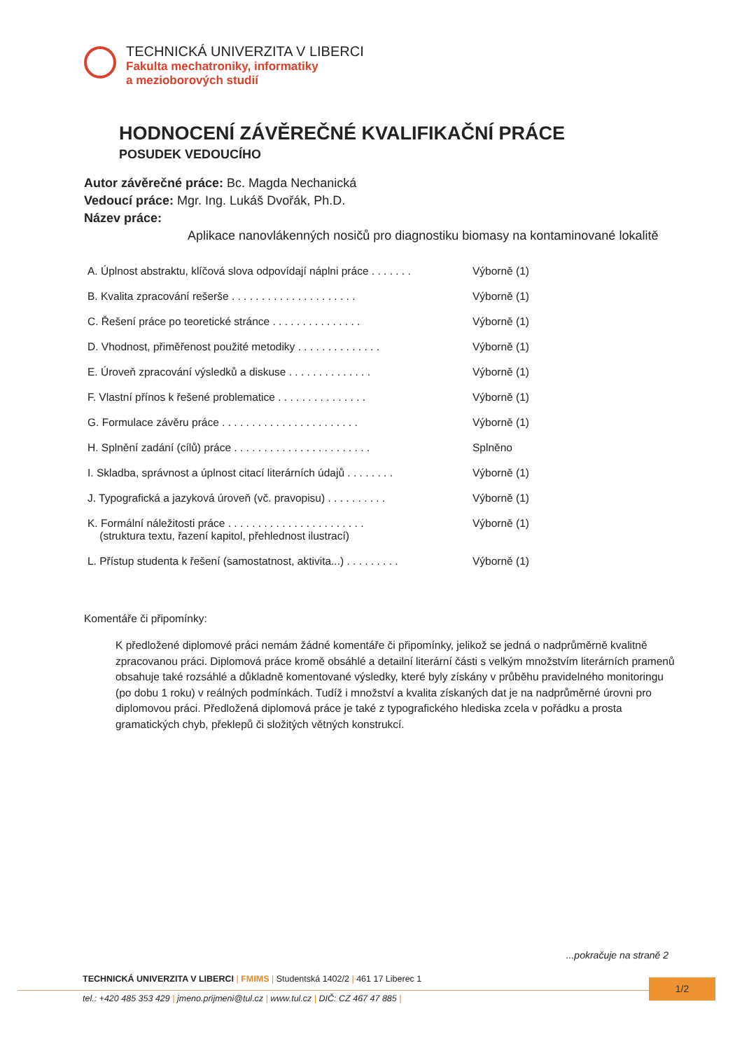TECHNICKÁ UNIVERZITA V LIBERCI
Fakulta mechatroniky, informatiky
a mezioborových studií
HODNOCENÍ ZÁVĚREČNÉ KVALIFIKAČNÍ PRÁCE
POSUDEK VEDOUCÍHO
Autor závěrečné práce: Bc. Magda Nechanická
Vedoucí práce: Mgr. Ing. Lukáš Dvořák, Ph.D.
Název práce:
Aplikace nanovlákenných nosičů pro diagnostiku biomasy na kontaminované lokalitě
| A. Úplnost abstraktu, klíčová slova odpovídají náplni práce . . . . . . . | Výborně (1) |
| B. Kvalita zpracování rešerše . . . . . . . . . . . . . . . . . . . . . | Výborně (1) |
| C. Řešení práce po teoretické stránce . . . . . . . . . . . . . . . | Výborně (1) |
| D. Vhodnost, přiměřenost použité metodiky . . . . . . . . . . . . . . | Výborně (1) |
| E. Úroveň zpracování výsledků a diskuse . . . . . . . . . . . . . . | Výborně (1) |
| F. Vlastní přínos k řešené problematice . . . . . . . . . . . . . . . | Výborně (1) |
| G. Formulace závěru práce . . . . . . . . . . . . . . . . . . . . . . . | Výborně (1) |
| H. Splnění zadání (cílů) práce . . . . . . . . . . . . . . . . . . . . . . . | Splněno |
| I. Skladba, správnost a úplnost citací literárních údajů . . . . . . . . | Výborně (1) |
| J. Typografická a jazyková úroveň (vč. pravopisu) . . . . . . . . . . | Výborně (1) |
| K. Formální náležitosti práce . . . . . . . . . . . . . . . . . . . . . . . (struktura textu, řazení kapitol, přehlednost ilustrací) | Výborně (1) |
| L. Přístup studenta k řešení (samostatnost, aktivita...) . . . . . . . . . | Výborně (1) |
Komentáře či připomínky:
K předložené diplomové práci nemám žádné komentáře či připomínky, jelikož se jedná o nadprůměrně kvalitně zpracovanou práci. Diplomová práce kromě obsáhlé a detailní literární části s velkým množstvím literárních pramenů obsahuje také rozsáhlé a důkladně komentované výsledky, které byly získány v průběhu pravidelného monitoringu (po dobu 1 roku) v reálných podmínkách. Tudíž i množství a kvalita získaných dat je na nadprůměrné úrovni pro diplomovou práci. Předložená diplomová práce je také z typografického hlediska zcela v pořádku a prosta gramatických chyb, překlepů či složitých větných konstrukcí.
...pokračuje na straně 2
TECHNICKÁ UNIVERZITA V LIBERCI | FMIMS | Studentská 1402/2 | 461 17 Liberec 1
tel.: +420 485 353 429 | jmeno.prijmeni@tul.cz | www.tul.cz | DIČ: CZ 467 47 885 |
1/2